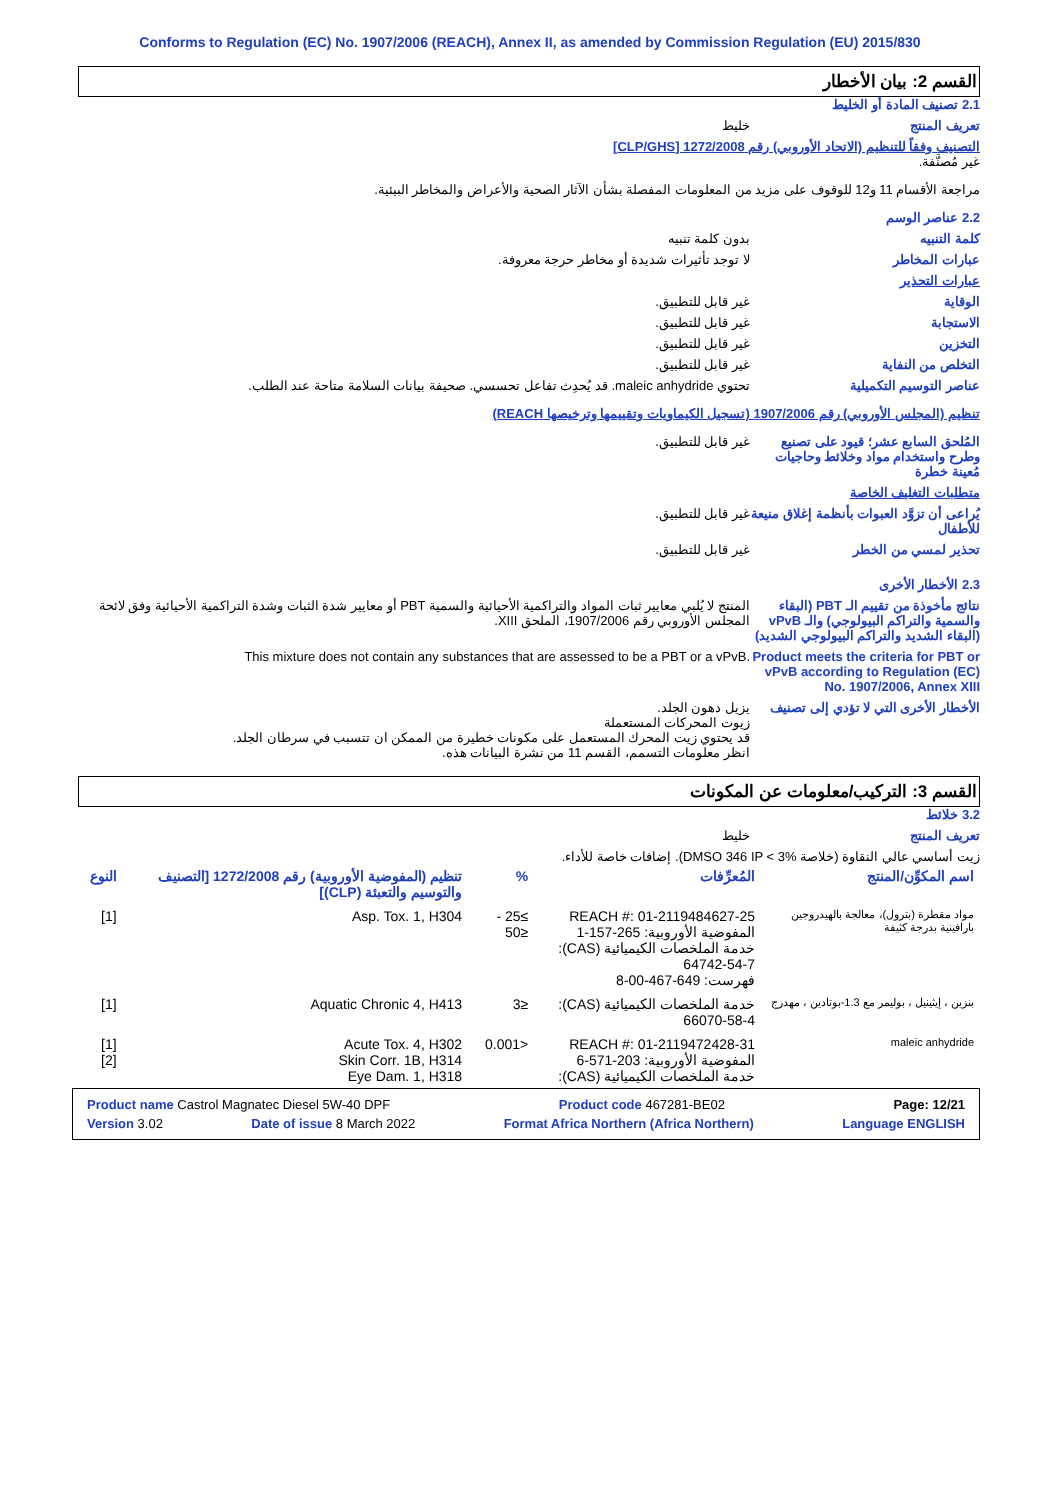Conforms to Regulation (EC) No. 1907/2006 (REACH), Annex II, as amended by Commission Regulation (EU) 2015/830
القسم 2: بيان الأخطار
2.1 تصنيف المادة أو الخليط
تعريف المنتج خليط
التصنيف وفقاً للتنظيم (الاتحاد الأوروبي) رقم 1272/2008 [CLP/GHS]
غير مُصنَّفة.
مراجعة الأقسام 11 و12 للوقوف على مزيد من المعلومات المفصلة بشأن الآثار الصحية والأعراض والمخاطر البيئية.
2.2 عناصر الوسم
كلمة التنبيه بدون كلمة تنبيه
عبارات المخاطر لا توجد تأثيرات شديدة أو مخاطر حرجة معروفة.
عبارات التحذير
الوقاية غير قابل للتطبيق.
الاستجابة غير قابل للتطبيق.
التخزين غير قابل للتطبيق.
التخلص من النفاية غير قابل للتطبيق.
عناصر التوسيم التكميلية تحتوي maleic anhydride. قد يُحدِث تفاعل تحسسي. صحيفة بيانات السلامة متاحة عند الطلب.
تنظيم (المجلس الأوروبي) رقم 1907/2006 (تسجيل الكيماويات وتقييمها وترخيصها REACH)
المُلحق السابع عشر؛ قيود على تصنيع وطرح واستخدام مواد وخلائط وحاجيات مُعينة خطرة
غير قابل للتطبيق.
متطلبات التغليف الخاصة
يُراعى أن تزوَّد العبوات بأنظمة إغلاق منيعة للأطفال
غير قابل للتطبيق.
تحذير لمسي من الخطر غير قابل للتطبيق.
2.3 الأخطار الأخرى
نتائج مأخوذة من تقييم الـ PBT (البقاء والسمية والتراكم البيولوجي) والـ vPvB (البقاء الشديد والتراكم البيولوجي الشديد)
المنتج لا يُلبي معايير ثبات المواد والتراكمية الأحيائية والسمية PBT أو معايير شدة الثبات وشدة التراكمية الأحيائية وفق لائحة المجلس الأوروبي رقم 1907/2006، الملحق XIII.
Product meets the criteria for PBT or vPvB according to Regulation (EC) No. 1907/2006, Annex XIII
This mixture does not contain any substances that are assessed to be a PBT or a vPvB.
الأخطار الأخرى التي لا تؤدي إلى تصنيف
يزيل دهون الجلد.
زيوت المحركات المستعملة
قد يحتوي زيت المحرك المستعمل على مكونات خطيرة من الممكن ان تتسبب في سرطان الجلد.
انظر معلومات التسمم، القسم 11 من نشرة البيانات هذه.
القسم 3: التركيب/معلومات عن المكونات
3.2 خلائط
تعريف المنتج خليط
زيت أساسي عالي النقاوة (خلاصة DMSO 346 IP < 3%). إضافات خاصة للأداء.
| اسم المكوِّن/المنتج | المُعرِّفات | % | تنظيم (المفوضية الأوروبية) رقم 1272/2008 [التصنيف والتوسيم والتعبئة (CLP)] | النوع |
| --- | --- | --- | --- | --- |
| مواد مقطرة (بترول)، معالجة بالهيدروجين بارافينية بدرجة كثيفة | REACH #: 01-2119484627-25 المفوضية الأوروبية: 265-157-1 خدمة الملخصات الكيميائية (CAS): 64742-54-7 فهرست: 649-467-00-8 | ≥25 - ≤50 | Asp. Tox. 1, H304 | [1] |
| بنزين ، إيثينيل ، بوليمر مع 1.3-بوتادين ، مهدرج | خدمة الملخصات الكيميائية (CAS): 66070-58-4 | ≤3 | Aquatic Chronic 4, H413 | [1] |
| maleic anhydride | REACH #: 01-2119472428-31 المفوضية الأوروبية: 203-571-6 خدمة الملخصات الكيميائية (CAS): | <0.001 | Acute Tox. 4, H302 Skin Corr. 1B, H314 Eye Dam. 1, H318 | [1] [2] |
Product name Castrol Magnatec Diesel 5W-40 DPF Product code 467281-BE02 Page: 12/21
Version 3.02 Date of issue 8 March 2022 Format Africa Northern (Africa Northern) Language ENGLISH